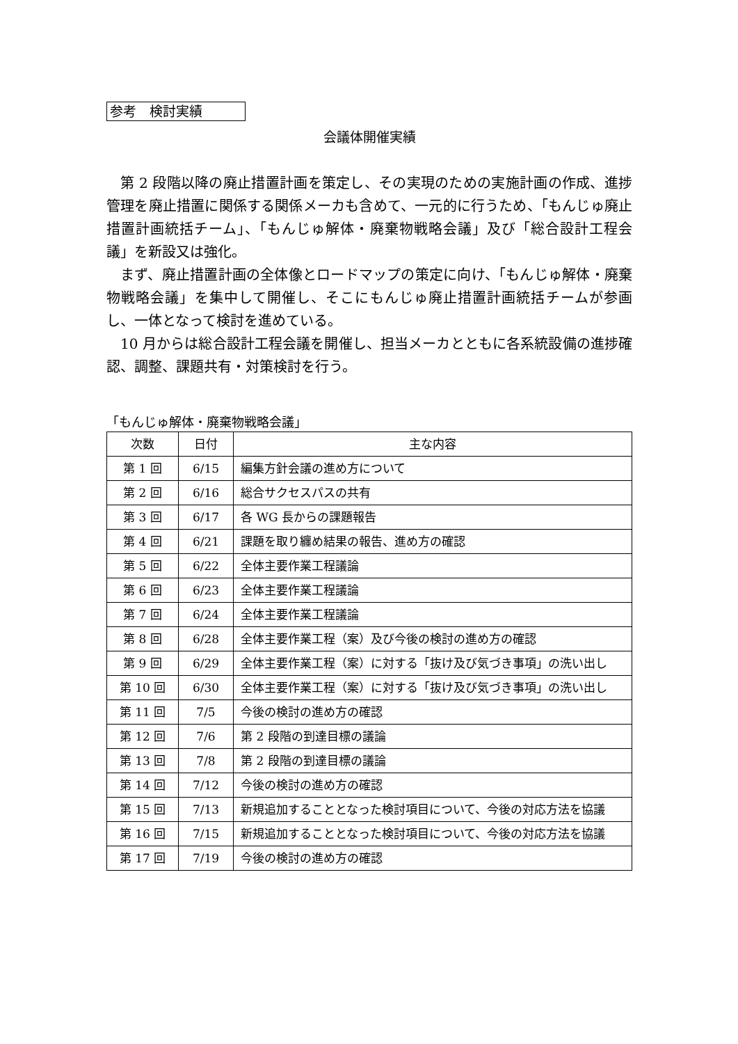参考　検討実績
会議体開催実績
第 2 段階以降の廃止措置計画を策定し、その実現のための実施計画の作成、進捗管理を廃止措置に関係する関係メーカも含めて、一元的に行うため、「もんじゅ廃止措置計画統括チーム」、「もんじゅ解体・廃棄物戦略会議」及び「総合設計工程会議」を新設又は強化。
まず、廃止措置計画の全体像とロードマップの策定に向け、「もんじゅ解体・廃棄物戦略会議」を集中して開催し、そこにもんじゅ廃止措置計画統括チームが参画し、一体となって検討を進めている。
10 月からは総合設計工程会議を開催し、担当メーカとともに各系統設備の進捗確認、調整、課題共有・対策検討を行う。
「もんじゅ解体・廃棄物戦略会議」
| 次数 | 日付 | 主な内容 |
| --- | --- | --- |
| 第 1 回 | 6/15 | 編集方針会議の進め方について |
| 第 2 回 | 6/16 | 総合サクセスパスの共有 |
| 第 3 回 | 6/17 | 各 WG 長からの課題報告 |
| 第 4 回 | 6/21 | 課題を取り纏め結果の報告、進め方の確認 |
| 第 5 回 | 6/22 | 全体主要作業工程議論 |
| 第 6 回 | 6/23 | 全体主要作業工程議論 |
| 第 7 回 | 6/24 | 全体主要作業工程議論 |
| 第 8 回 | 6/28 | 全体主要作業工程（案）及び今後の検討の進め方の確認 |
| 第 9 回 | 6/29 | 全体主要作業工程（案）に対する「抜け及び気づき事項」の洗い出し |
| 第 10 回 | 6/30 | 全体主要作業工程（案）に対する「抜け及び気づき事項」の洗い出し |
| 第 11 回 | 7/5 | 今後の検討の進め方の確認 |
| 第 12 回 | 7/6 | 第 2 段階の到達目標の議論 |
| 第 13 回 | 7/8 | 第 2 段階の到達目標の議論 |
| 第 14 回 | 7/12 | 今後の検討の進め方の確認 |
| 第 15 回 | 7/13 | 新規追加することとなった検討項目について、今後の対応方法を協議 |
| 第 16 回 | 7/15 | 新規追加することとなった検討項目について、今後の対応方法を協議 |
| 第 17 回 | 7/19 | 今後の検討の進め方の確認 |